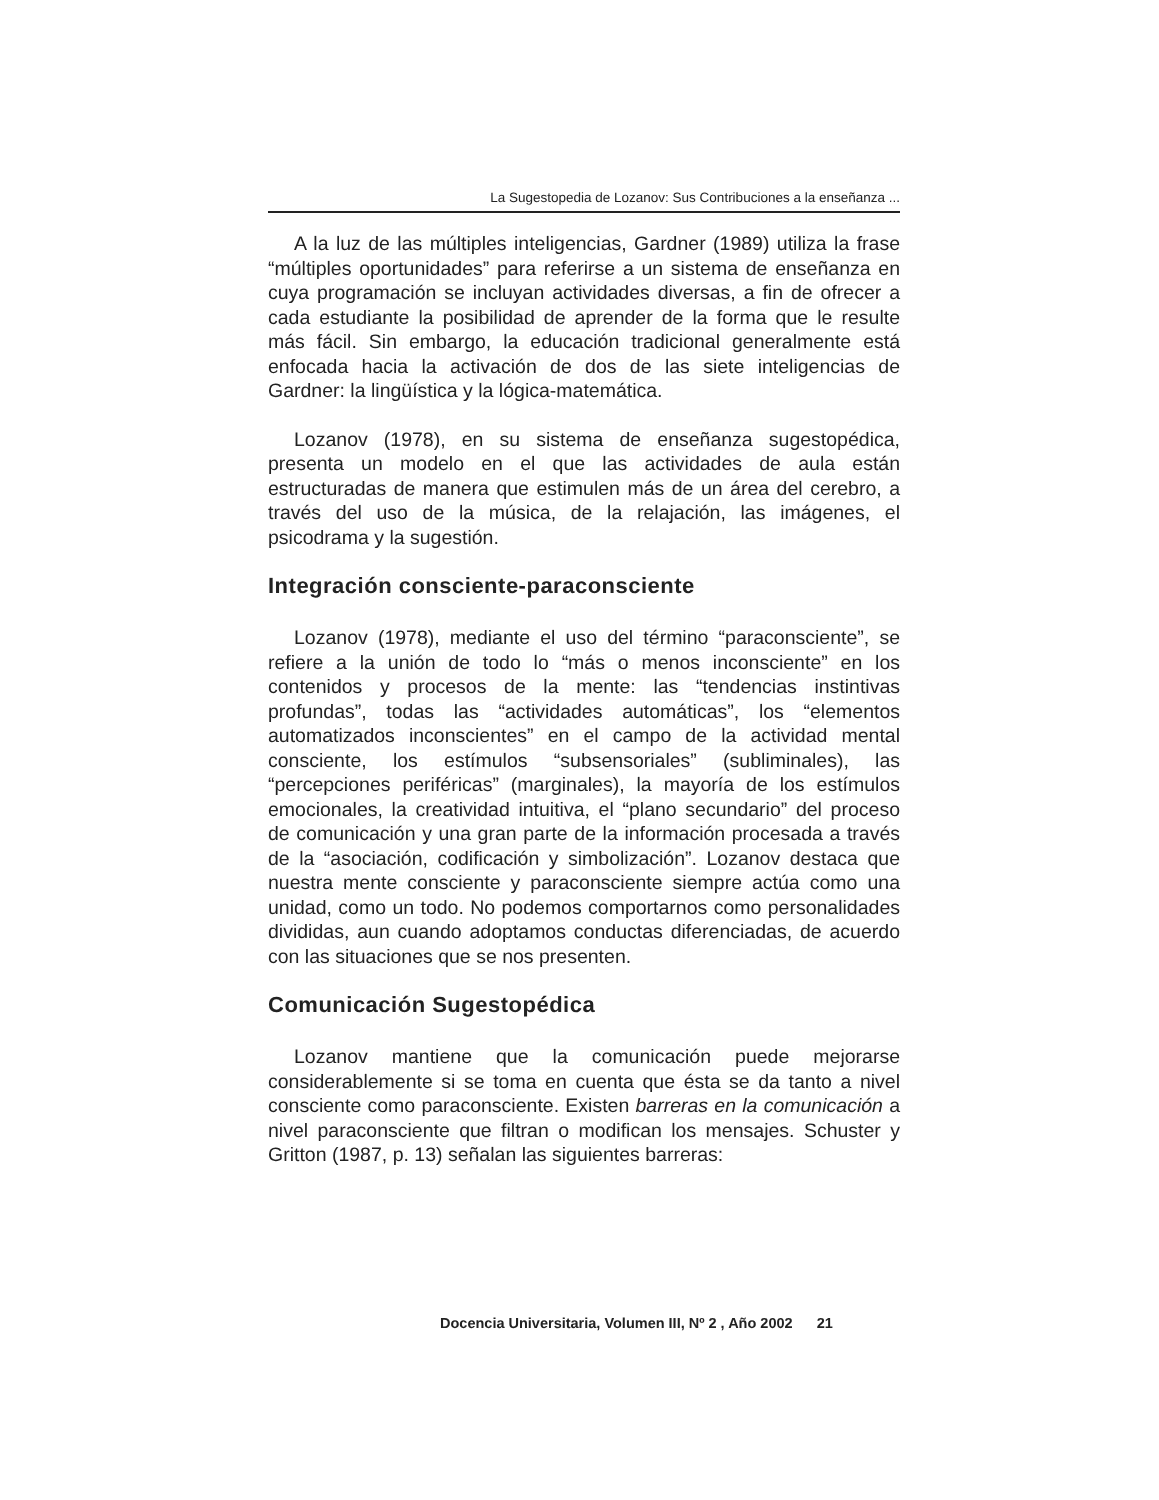La Sugestopedia de Lozanov: Sus Contribuciones a la enseñanza ...
A la luz de las múltiples inteligencias, Gardner (1989) utiliza la frase “múltiples oportunidades” para referirse a un sistema de enseñanza en cuya programación se incluyan actividades diversas, a fin de ofrecer a cada estudiante la posibilidad de aprender de la forma que le resulte más fácil. Sin embargo, la educación tradicional generalmente está enfocada hacia la activación de dos de las siete inteligencias de Gardner: la lingüística y la lógica-matemática.
Lozanov (1978), en su sistema de enseñanza sugestopédica, presenta un modelo en el que las actividades de aula están estructuradas de manera que estimulen más de un área del cerebro, a través del uso de la música, de la relajación, las imágenes, el psicodrama y la sugestión.
Integración consciente-paraconsciente
Lozanov (1978), mediante el uso del término “paraconsciente”, se refiere a la unión de todo lo “más o menos inconsciente” en los contenidos y procesos de la mente: las “tendencias instintivas profundas”, todas las “actividades automáticas”, los “elementos automatizados inconscientes” en el campo de la actividad mental consciente, los estímulos “subsensoriales” (subliminales), las “percepciones periféricas” (marginales), la mayoría de los estímulos emocionales, la creatividad intuitiva, el “plano secundario” del proceso de comunicación y una gran parte de la información procesada a través de la “asociación, codificación y simbolización”. Lozanov destaca que nuestra mente consciente y paraconsciente siempre actúa como una unidad, como un todo. No podemos comportarnos como personalidades divididas, aun cuando adoptamos conductas diferenciadas, de acuerdo con las situaciones que se nos presenten.
Comunicación Sugestopédica
Lozanov mantiene que la comunicación puede mejorarse considerablemente si se toma en cuenta que ésta se da tanto a nivel consciente como paraconsciente. Existen barreras en la comunicación a nivel paraconsciente que filtran o modifican los mensajes. Schuster y Gritton (1987, p. 13) señalan las siguientes barreras:
Docencia Universitaria, Volumen III, Nº 2 , Año 2002 21